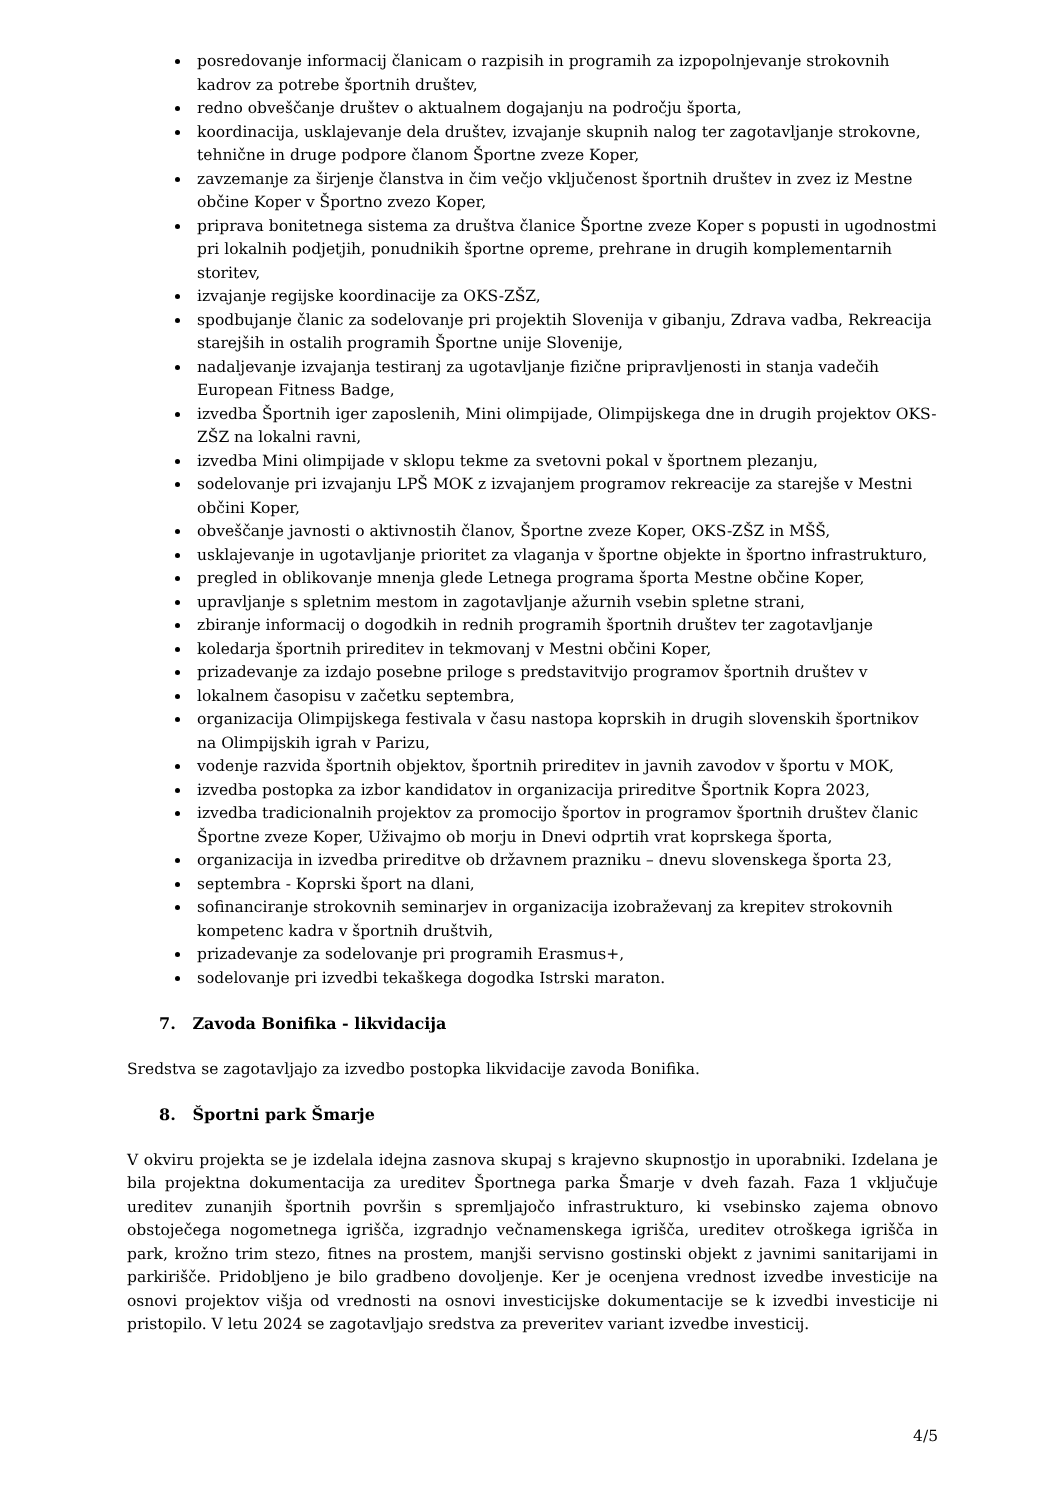posredovanje informacij članicam o razpisih in programih za izpopolnjevanje strokovnih kadrov za potrebe športnih društev,
redno obveščanje društev o aktualnem dogajanju na področju športa,
koordinacija, usklajevanje dela društev, izvajanje skupnih nalog ter zagotavljanje strokovne, tehnične in druge podpore članom Športne zveze Koper,
zavzemanje za širjenje članstva in čim večjo vključenost športnih društev in zvez iz Mestne občine Koper v Športno zvezo Koper,
priprava bonitetnega sistema za društva članice Športne zveze Koper s popusti in ugodnostmi pri lokalnih podjetjih, ponudnikih športne opreme, prehrane in drugih komplementarnih storitev,
izvajanje regijske koordinacije za OKS-ZŠZ,
spodbujanje članic za sodelovanje pri projektih Slovenija v gibanju, Zdrava vadba, Rekreacija starejših in ostalih programih Športne unije Slovenije,
nadaljevanje izvajanja testiranj za ugotavljanje fizične pripravljenosti in stanja vadečih European Fitness Badge,
izvedba Športnih iger zaposlenih, Mini olimpijade, Olimpijskega dne in drugih projektov OKS-ZŠZ na lokalni ravni,
izvedba Mini olimpijade v sklopu tekme za svetovni pokal v športnem plezanju,
sodelovanje pri izvajanju LPŠ MOK z izvajanjem programov rekreacije za starejše v Mestni občini Koper,
obveščanje javnosti o aktivnostih članov, Športne zveze Koper, OKS-ZŠZ in MŠŠ,
usklajevanje in ugotavljanje prioritet za vlaganja v športne objekte in športno infrastrukturo,
pregled in oblikovanje mnenja glede Letnega programa športa Mestne občine Koper,
upravljanje s spletnim mestom in zagotavljanje ažurnih vsebin spletne strani,
zbiranje informacij o dogodkih in rednih programih športnih društev ter zagotavljanje
koledarja športnih prireditev in tekmovanj v Mestni občini Koper,
prizadevanje za izdajo posebne priloge s predstavitvijo programov športnih društev v
lokalnem časopisu v začetku septembra,
organizacija Olimpijskega festivala v času nastopa koprskih in drugih slovenskih športnikov na Olimpijskih igrah v Parizu,
vodenje razvida športnih objektov, športnih prireditev in javnih zavodov v športu v MOK,
izvedba postopka za izbor kandidatov in organizacija prireditve Športnik Kopra 2023,
izvedba tradicionalnih projektov za promocijo športov in programov športnih društev članic Športne zveze Koper, Uživajmo ob morju in Dnevi odprtih vrat koprskega športa,
organizacija in izvedba prireditve ob državnem prazniku – dnevu slovenskega športa 23,
septembra - Koprski šport na dlani,
sofinanciranje strokovnih seminarjev in organizacija izobraževanj za krepitev strokovnih kompetenc kadra v športnih društvih,
prizadevanje za sodelovanje pri programih Erasmus+,
sodelovanje pri izvedbi tekaškega dogodka Istrski maraton.
7. Zavoda Bonifika - likvidacija
Sredstva se zagotavljajo za izvedbo postopka likvidacije zavoda Bonifika.
8. Športni park Šmarje
V okviru projekta se je izdelala idejna zasnova skupaj s krajevno skupnostjo in uporabniki. Izdelana je bila projektna dokumentacija za ureditev Športnega parka Šmarje v dveh fazah. Faza 1 vključuje ureditev zunanjih športnih površin s spremljajočo infrastrukturo, ki vsebinsko zajema obnovo obstoječega nogometnega igrišča, izgradnjo večnamenskega igrišča, ureditev otroškega igrišča in park, krožno trim stezo, fitnes na prostem, manjši servisno gostinski objekt z javnimi sanitarijami in parkirišče. Pridobljeno je bilo gradbeno dovoljenje. Ker je ocenjena vrednost izvedbe investicije na osnovi projektov višja od vrednosti na osnovi investicijske dokumentacije se k izvedbi investicije ni pristopilo. V letu 2024 se zagotavljajo sredstva za preveritev variant izvedbe investicij.
4/5